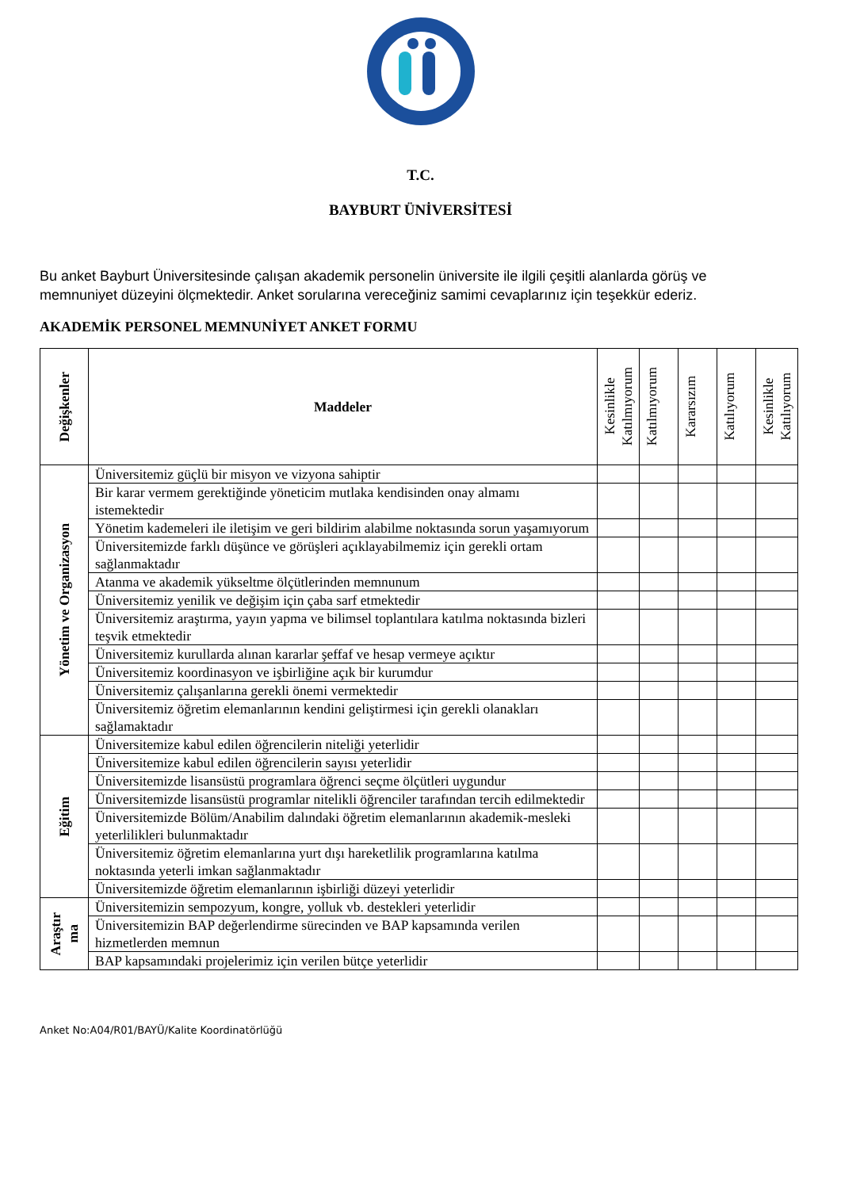T.C.
BAYBURT ÜNİVERSİTESİ
Bu anket Bayburt Üniversitesinde çalışan akademik personelin üniversite ile ilgili çeşitli alanlarda görüş ve memnuniyet düzeyini ölçmektedir. Anket sorularına vereceğiniz samimi cevaplarınız için teşekkür ederiz.
AKADEMİK PERSONEL MEMNUNİYET ANKET FORMU
| Değişkenler | Maddeler | Kesinlikle Katılmıyorum | Katılmıyorum | Kararsızım | Katılıyorum | Kesinlikle Katılıyorum |
| --- | --- | --- | --- | --- | --- | --- |
| Yönetim ve Organizasyon | Üniversitemiz güçlü bir misyon ve vizyona sahiptir | | | | | |
| | Bir karar vermem gerektiğinde yöneticim mutlaka kendisinden onay almamı istemektedir | | | | | |
| | Yönetim kademeleri ile iletişim ve geri bildirim alabilme noktasında sorun yaşamıyorum | | | | | |
| | Üniversitemizde farklı düşünce ve görüşleri açıklayabilmemiz için gerekli ortam sağlanmaktadır | | | | | |
| | Atanma ve akademik yükseltme ölçütlerinden memnunum | | | | | |
| | Üniversitemiz yenilik ve değişim için çaba sarf etmektedir | | | | | |
| | Üniversitemiz araştırma, yayın yapma ve bilimsel toplantılara katılma noktasında bizleri teşvik etmektedir | | | | | |
| | Üniversitemiz kurullarda alınan kararlar şeffaf ve hesap vermeye açıktır | | | | | |
| | Üniversitemiz koordinasyon ve işbirliğine açık bir kurumdur | | | | | |
| | Üniversitemiz çalışanlarına gerekli önemi vermektedir | | | | | |
| | Üniversitemiz öğretim elemanlarının kendini geliştirmesi için gerekli olanakları sağlamaktadır | | | | | |
| Eğitim | Üniversitemize kabul edilen öğrencilerin niteliği yeterlidir | | | | | |
| | Üniversitemize kabul edilen öğrencilerin sayısı yeterlidir | | | | | |
| | Üniversitemizde lisansüstü programlara öğrenci seçme ölçütleri uygundur | | | | | |
| | Üniversitemizde lisansüstü programlar nitelikli öğrenciler tarafından tercih edilmektedir | | | | | |
| | Üniversitemizde Bölüm/Anabilim dalındaki öğretim elemanlarının akademik-mesleki yeterlilikleri bulunmaktadır | | | | | |
| | Üniversitemiz öğretim elemanlarına yurt dışı hareketlilik programlarına katılma noktasında yeterli imkan sağlanmaktadır | | | | | |
| | Üniversitemizde öğretim elemanlarının işbirliği düzeyi yeterlidir | | | | | |
| Araştır ma | Üniversitemizin sempozyum, kongre, yolluk vb. destekleri yeterlidir | | | | | |
| | Üniversitemizin BAP değerlendirme sürecinden ve BAP kapsamında verilen hizmetlerden memnun | | | | | |
| | BAP kapsamındaki projelerimiz için verilen bütçe yeterlidir | | | | | |
Anket No:A04/R01/BAYÜ/Kalite Koordinatörlüğü